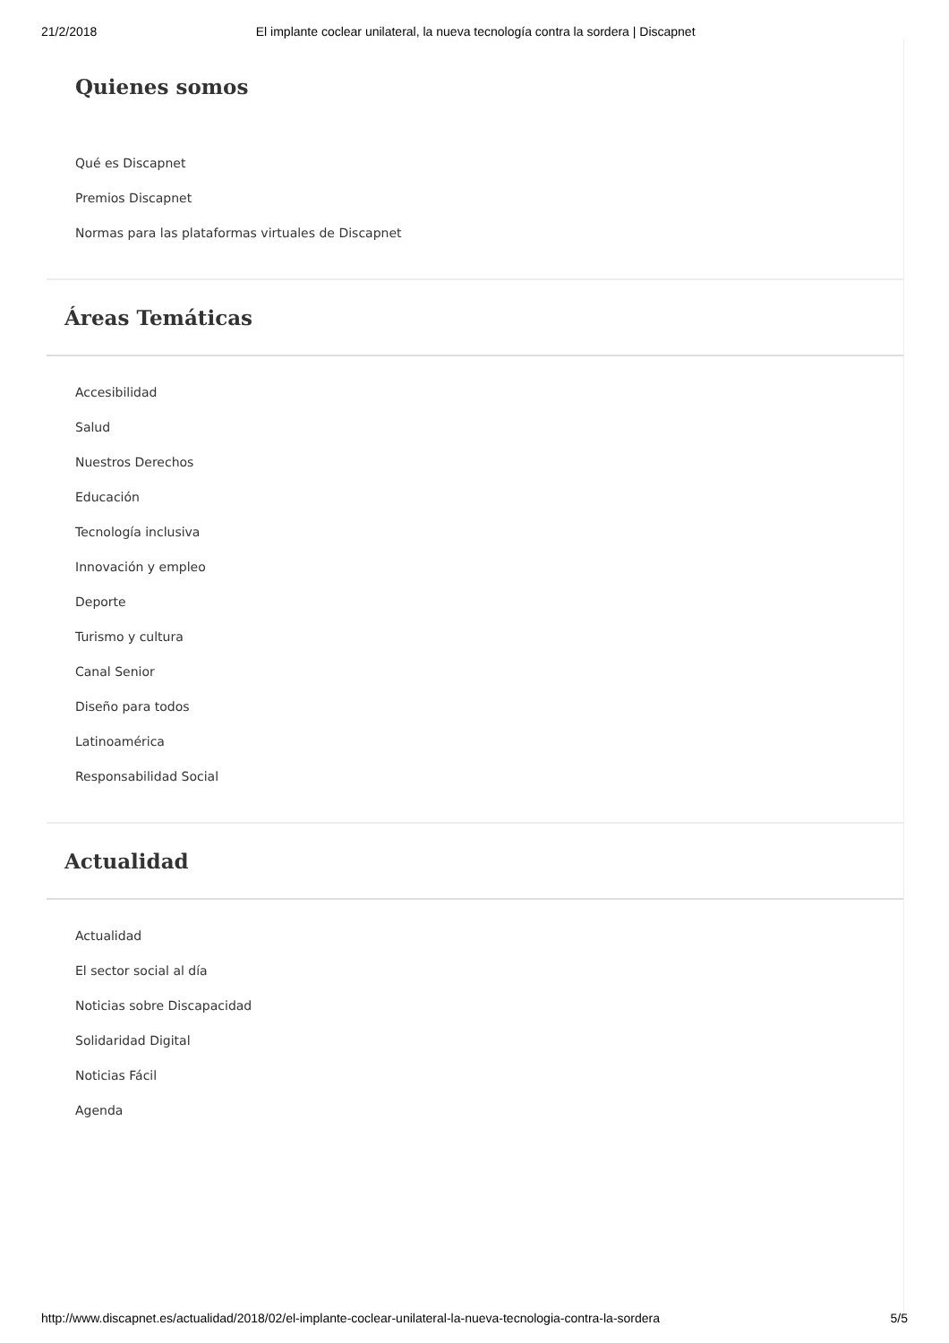21/2/2018 El implante coclear unilateral, la nueva tecnología contra la sordera | Discapnet
Quienes somos
Qué es Discapnet
Premios Discapnet
Normas para las plataformas virtuales de Discapnet
Áreas Temáticas
Accesibilidad
Salud
Nuestros Derechos
Educación
Tecnología inclusiva
Innovación y empleo
Deporte
Turismo y cultura
Canal Senior
Diseño para todos
Latinoamérica
Responsabilidad Social
Actualidad
Actualidad
El sector social al día
Noticias sobre Discapacidad
Solidaridad Digital
Noticias Fácil
Agenda
http://www.discapnet.es/actualidad/2018/02/el-implante-coclear-unilateral-la-nueva-tecnologia-contra-la-sordera 5/5